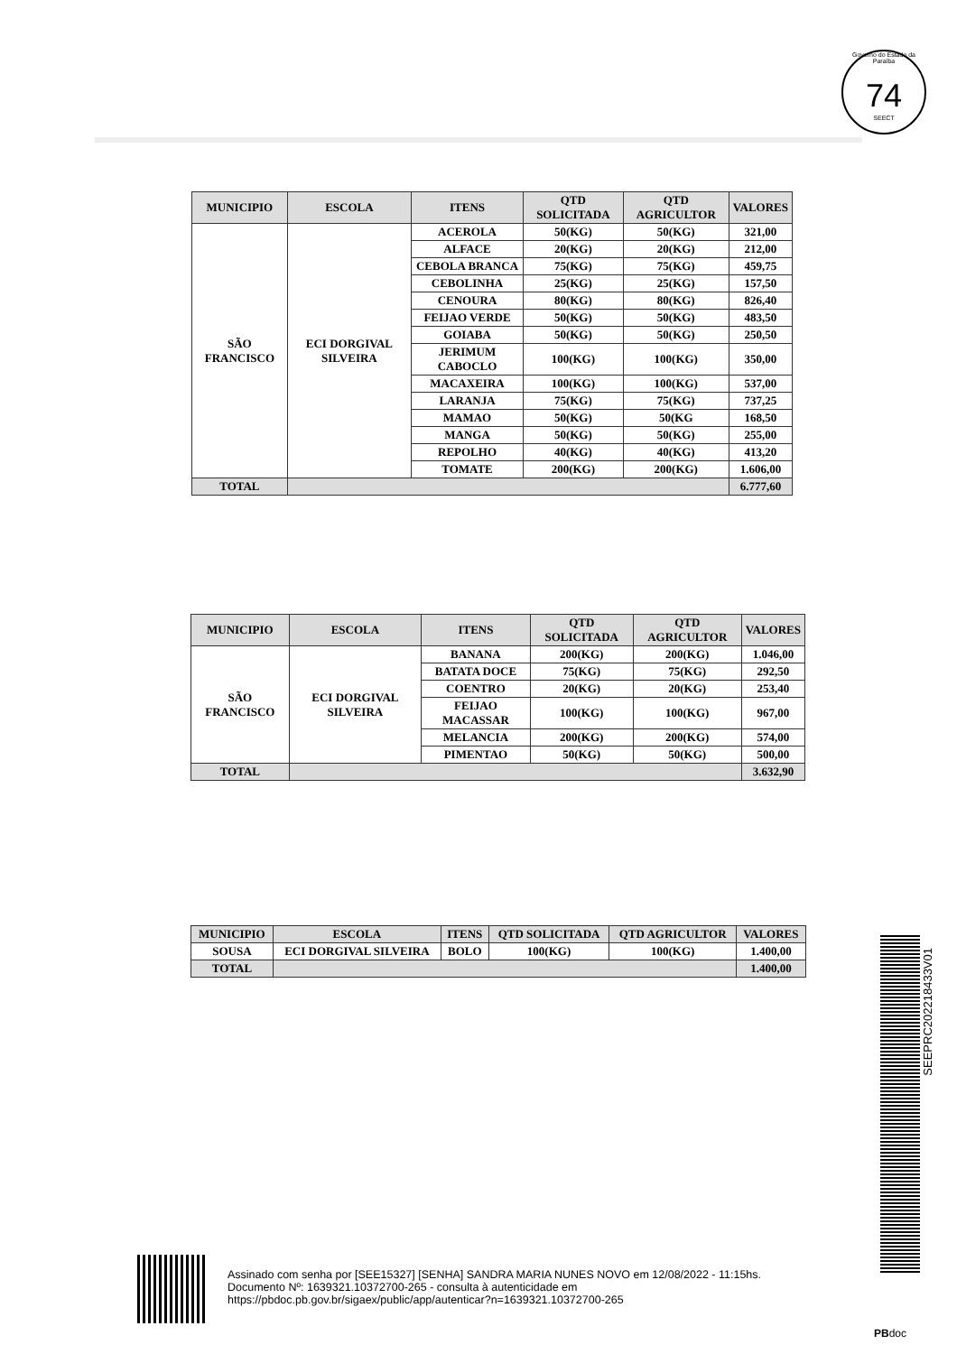Governo do Estado da Paraíba
74
SEECT
| MUNICIPIO | ESCOLA | ITENS | QTD SOLICITADA | QTD AGRICULTOR | VALORES |
| --- | --- | --- | --- | --- | --- |
| SÃO FRANCISCO | ECI DORGIVAL SILVEIRA | ACEROLA | 50(KG) | 50(KG) | 321,00 |
| | | ALFACE | 20(KG) | 20(KG) | 212,00 |
| | | CEBOLA BRANCA | 75(KG) | 75(KG) | 459,75 |
| | | CEBOLINHA | 25(KG) | 25(KG) | 157,50 |
| | | CENOURA | 80(KG) | 80(KG) | 826,40 |
| | | FEIJAO VERDE | 50(KG) | 50(KG) | 483,50 |
| | | GOIABA | 50(KG) | 50(KG) | 250,50 |
| | | JERIMUM CABOCLO | 100(KG) | 100(KG) | 350,00 |
| | | MACAXEIRA | 100(KG) | 100(KG) | 537,00 |
| | | LARANJA | 75(KG) | 75(KG) | 737,25 |
| | | MAMAO | 50(KG) | 50(KG | 168,50 |
| | | MANGA | 50(KG) | 50(KG) | 255,00 |
| | | REPOLHO | 40(KG) | 40(KG) | 413,20 |
| | | TOMATE | 200(KG) | 200(KG) | 1.606,00 |
| TOTAL | | | | | 6.777,60 |
| MUNICIPIO | ESCOLA | ITENS | QTD SOLICITADA | QTD AGRICULTOR | VALORES |
| --- | --- | --- | --- | --- | --- |
| SÃO FRANCISCO | ECI DORGIVAL SILVEIRA | BANANA | 200(KG) | 200(KG) | 1.046,00 |
| | | BATATA DOCE | 75(KG) | 75(KG) | 292,50 |
| | | COENTRO | 20(KG) | 20(KG) | 253,40 |
| | | FEIJAO MACASSAR | 100(KG) | 100(KG) | 967,00 |
| | | MELANCIA | 200(KG) | 200(KG) | 574,00 |
| | | PIMENTAO | 50(KG) | 50(KG) | 500,00 |
| TOTAL | | | | | 3.632,90 |
| MUNICIPIO | ESCOLA | ITENS | QTD SOLICITADA | QTD AGRICULTOR | VALORES |
| --- | --- | --- | --- | --- | --- |
| SOUSA | ECI DORGIVAL SILVEIRA | BOLO | 100(KG) | 100(KG) | 1.400,00 |
| TOTAL | | | | | 1.400,00 |
SEEPRC202218433V01
Assinado com senha por [SEE15327] [SENHA] SANDRA MARIA NUNES NOVO em 12/08/2022 - 11:15hs.
Documento Nº: 1639321.10372700-265 - consulta à autenticidade em
https://pbdoc.pb.gov.br/sigaex/public/app/autenticar?n=1639321.10372700-265
PBdoc